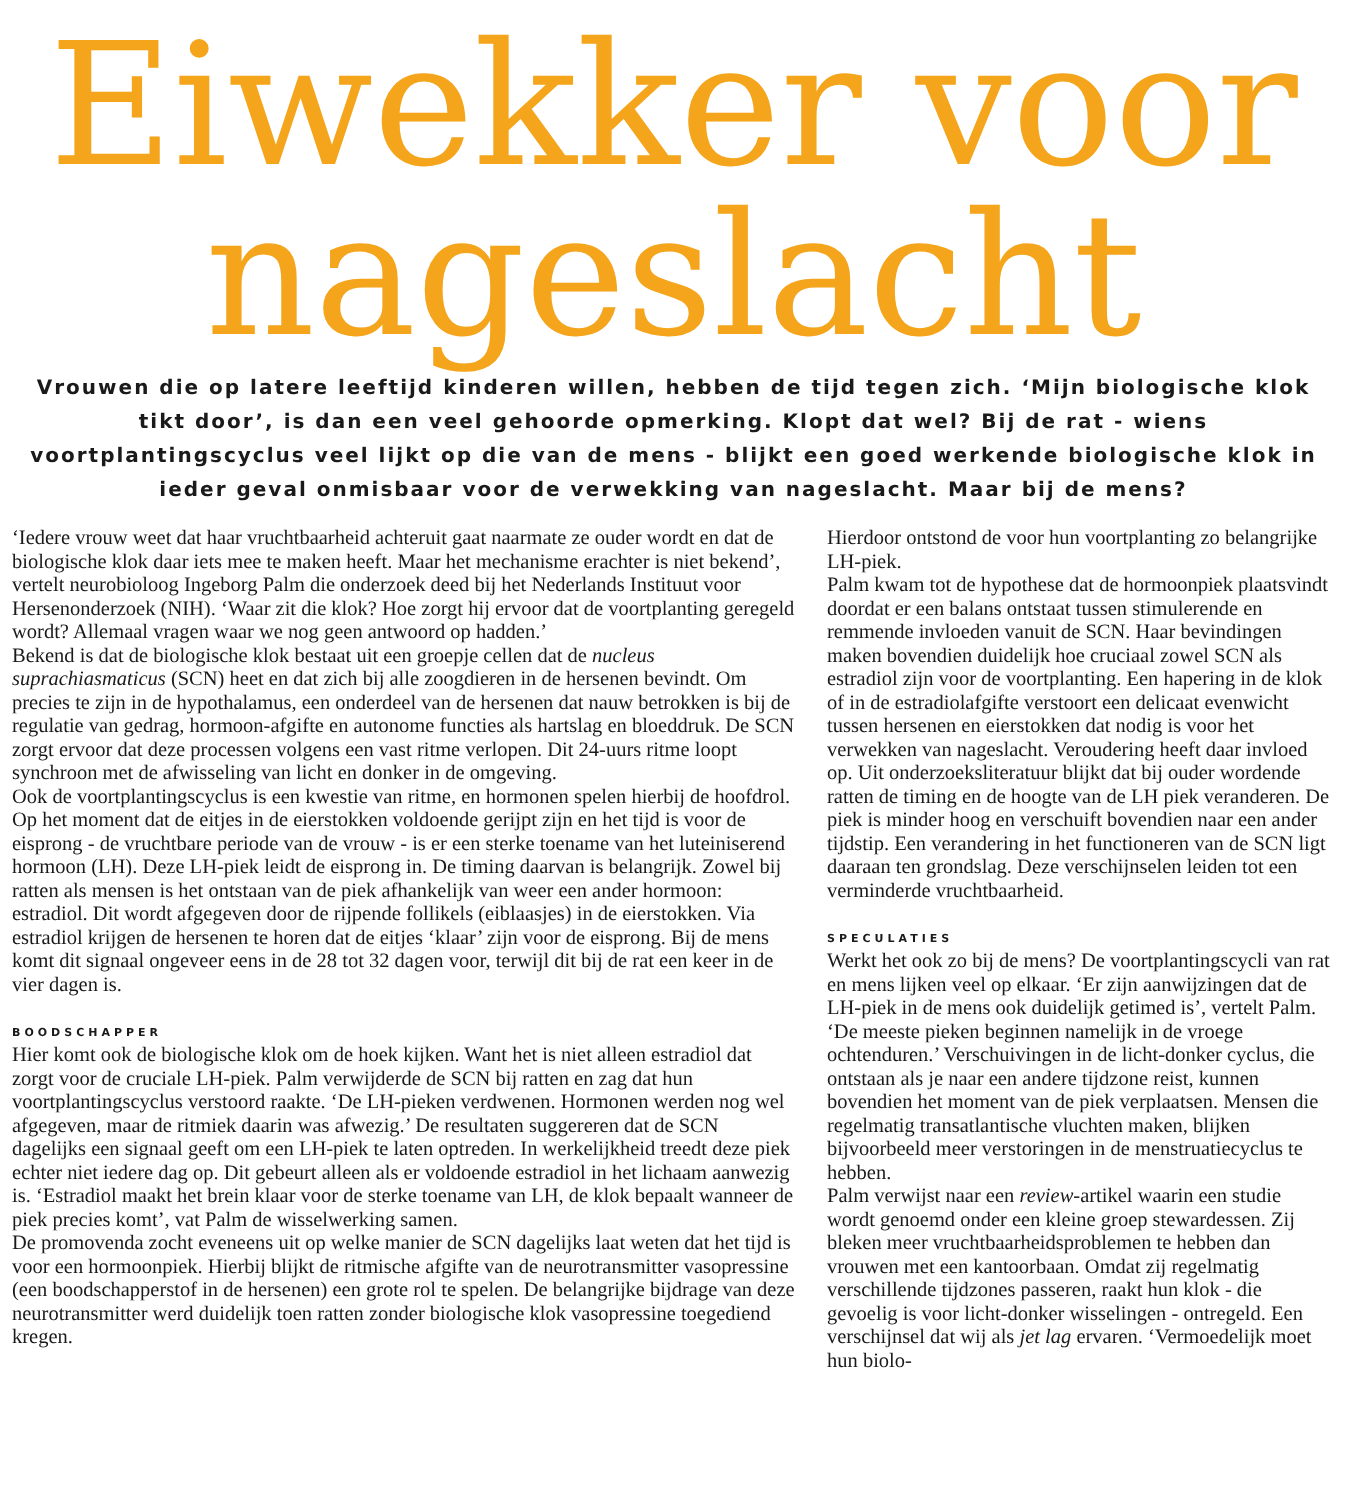Eiwekker voor
nageslacht
Vrouwen die op latere leeftijd kinderen willen, hebben de tijd tegen zich. ‘Mijn biologische klok tikt door’, is dan een veel gehoorde opmerking. Klopt dat wel? Bij de rat - wiens voortplantingscyclus veel lijkt op die van de mens - blijkt een goed werkende biologische klok in ieder geval onmisbaar voor de verwekking van nageslacht. Maar bij de mens?
‘Iedere vrouw weet dat haar vruchtbaarheid achteruit gaat naarmate ze ouder wordt en dat de biologische klok daar iets mee te maken heeft. Maar het mechanisme erachter is niet bekend’, vertelt neurobioloog Ingeborg Palm die onderzoek deed bij het Nederlands Instituut voor Hersenonderzoek (NIH). ‘Waar zit die klok? Hoe zorgt hij ervoor dat de voortplanting geregeld wordt? Allemaal vragen waar we nog geen antwoord op hadden.’
Bekend is dat de biologische klok bestaat uit een groepje cellen dat de nucleus suprachiasmaticus (SCN) heet en dat zich bij alle zoogdieren in de hersenen bevindt. Om precies te zijn in de hypothalamus, een onderdeel van de hersenen dat nauw betrokken is bij de regulatie van gedrag, hormoon-afgifte en autonome functies als hartslag en bloeddruk. De SCN zorgt ervoor dat deze processen volgens een vast ritme verlopen. Dit 24-uurs ritme loopt synchroon met de afwisseling van licht en donker in de omgeving.
Ook de voortplantingscyclus is een kwestie van ritme, en hormonen spelen hierbij de hoofdrol. Op het moment dat de eitjes in de eierstokken voldoende gerijpt zijn en het tijd is voor de eisprong - de vruchtbare periode van de vrouw - is er een sterke toename van het luteiniserend hormoon (LH). Deze LH-piek leidt de eisprong in. De timing daarvan is belangrijk. Zowel bij ratten als mensen is het ontstaan van de piek afhankelijk van weer een ander hormoon: estradiol. Dit wordt afgegeven door de rijpende follikels (eiblaasjes) in de eierstokken. Via estradiol krijgen de hersenen te horen dat de eitjes ‘klaar’ zijn voor de eisprong. Bij de mens komt dit signaal ongeveer eens in de 28 tot 32 dagen voor, terwijl dit bij de rat een keer in de vier dagen is.
BOODSCHAPPER
Hier komt ook de biologische klok om de hoek kijken. Want het is niet alleen estradiol dat zorgt voor de cruciale LH-piek. Palm verwijderde de SCN bij ratten en zag dat hun voortplantingscyclus verstoord raakte. ‘De LH-pieken verdwenen. Hormonen werden nog wel afgegeven, maar de ritmiek daarin was afwezig.’ De resultaten suggereren dat de SCN dagelijks een signaal geeft om een LH-piek te laten optreden. In werkelijkheid treedt deze piek echter niet iedere dag op. Dit gebeurt alleen als er voldoende estradiol in het lichaam aanwezig is. ‘Estradiol maakt het brein klaar voor de sterke toename van LH, de klok bepaalt wanneer de piek precies komt’, vat Palm de wisselwerking samen.
De promovenda zocht eveneens uit op welke manier de SCN dagelijks laat weten dat het tijd is voor een hormoonpiek. Hierbij blijkt de ritmische afgifte van de neurotransmitter vasopressine (een boodschapperstof in de hersenen) een grote rol te spelen. De belangrijke bijdrage van deze neurotransmitter werd duidelijk toen ratten zonder biologische klok vasopressine toegediend kregen.
Hierdoor ontstond de voor hun voortplanting zo belangrijke LH-piek.
Palm kwam tot de hypothese dat de hormoonpiek plaatsvindt doordat er een balans ontstaat tussen stimulerende en remmende invloeden vanuit de SCN. Haar bevindingen maken bovendien duidelijk hoe cruciaal zowel SCN als estradiol zijn voor de voortplanting. Een hapering in de klok of in de estradiolafgifte verstoort een delicaat evenwicht tussen hersenen en eierstokken dat nodig is voor het verwekken van nageslacht. Veroudering heeft daar invloed op. Uit onderzoeksliteratuur blijkt dat bij ouder wordende ratten de timing en de hoogte van de LH piek veranderen. De piek is minder hoog en verschuift bovendien naar een ander tijdstip. Een verandering in het functioneren van de SCN ligt daaraan ten grondslag. Deze verschijnselen leiden tot een verminderde vruchtbaarheid.
SPECULATIES
Werkt het ook zo bij de mens? De voortplantingscycli van rat en mens lijken veel op elkaar. ‘Er zijn aanwijzingen dat de LH-piek in de mens ook duidelijk getimed is’, vertelt Palm. ‘De meeste pieken beginnen namelijk in de vroege ochtenduren.’ Verschuivingen in de licht-donker cyclus, die ontstaan als je naar een andere tijdzone reist, kunnen bovendien het moment van de piek verplaatsen. Mensen die regelmatig transatlantische vluchten maken, blijken bijvoorbeeld meer verstoringen in de menstruatiecyclus te hebben.
Palm verwijst naar een review-artikel waarin een studie wordt genoemd onder een kleine groep stewardessen. Zij bleken meer vruchtbaarheidsproblemen te hebben dan vrouwen met een kantoorbaan. Omdat zij regelmatig verschillende tijdzones passeren, raakt hun klok - die gevoelig is voor licht-donker wisselingen - ontregeld. Een verschijnsel dat wij als jet lag ervaren. ‘Vermoedelijk moet hun biolo-